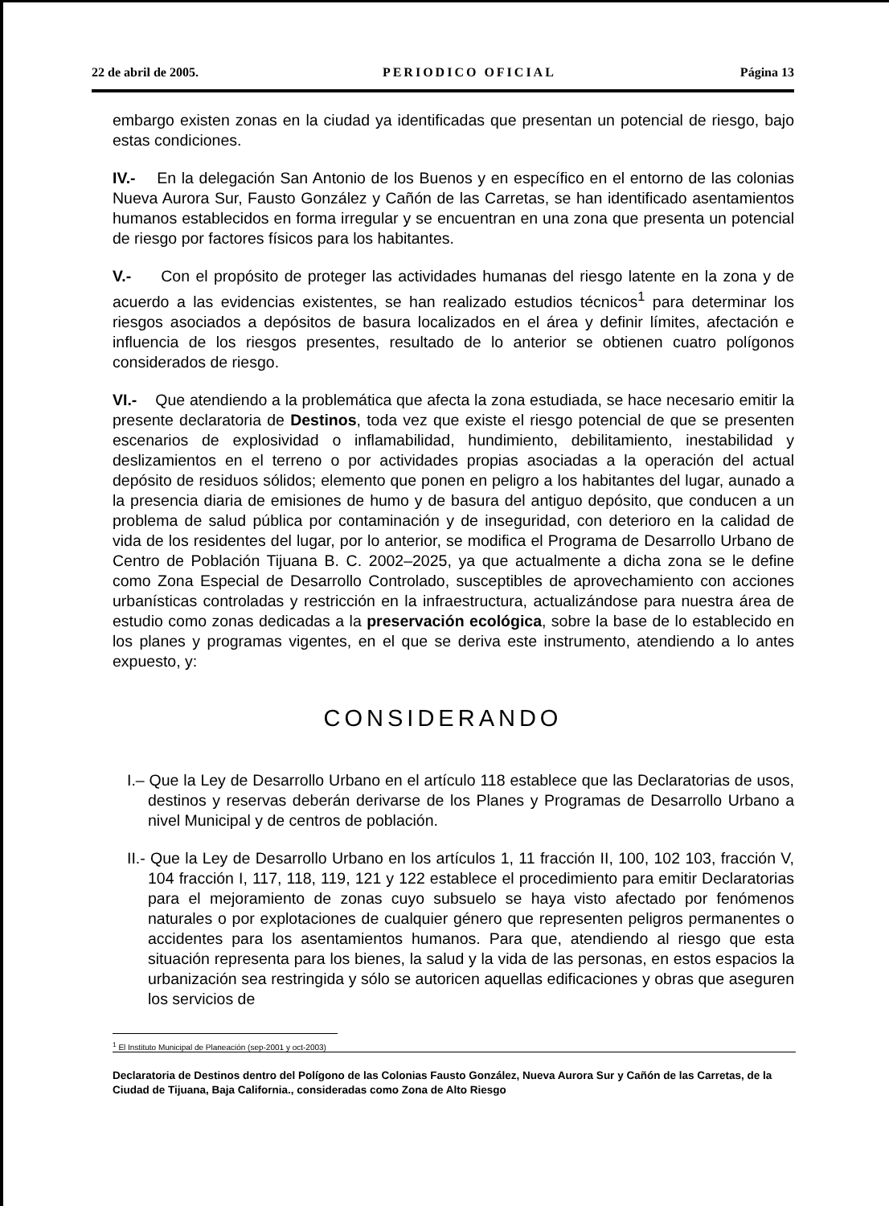22 de abril de 2005. PERIODICO OFICIAL Página 13
embargo existen zonas en la ciudad ya identificadas que presentan un potencial de riesgo, bajo estas condiciones.
IV.- En la delegación San Antonio de los Buenos y en específico en el entorno de las colonias Nueva Aurora Sur, Fausto González y Cañón de las Carretas, se han identificado asentamientos humanos establecidos en forma irregular y se encuentran en una zona que presenta un potencial de riesgo por factores físicos para los habitantes.
V.- Con el propósito de proteger las actividades humanas del riesgo latente en la zona y de acuerdo a las evidencias existentes, se han realizado estudios técnicos<sup>1</sup> para determinar los riesgos asociados a depósitos de basura localizados en el área y definir límites, afectación e influencia de los riesgos presentes, resultado de lo anterior se obtienen cuatro polígonos considerados de riesgo.
VI.- Que atendiendo a la problemática que afecta la zona estudiada, se hace necesario emitir la presente declaratoria de Destinos, toda vez que existe el riesgo potencial de que se presenten escenarios de explosividad o inflamabilidad, hundimiento, debilitamiento, inestabilidad y deslizamientos en el terreno o por actividades propias asociadas a la operación del actual depósito de residuos sólidos; elemento que ponen en peligro a los habitantes del lugar, aunado a la presencia diaria de emisiones de humo y de basura del antiguo depósito, que conducen a un problema de salud pública por contaminación y de inseguridad, con deterioro en la calidad de vida de los residentes del lugar, por lo anterior, se modifica el Programa de Desarrollo Urbano de Centro de Población Tijuana B. C. 2002–2025, ya que actualmente a dicha zona se le define como Zona Especial de Desarrollo Controlado, susceptibles de aprovechamiento con acciones urbanísticas controladas y restricción en la infraestructura, actualizándose para nuestra área de estudio como zonas dedicadas a la preservación ecológica, sobre la base de lo establecido en los planes y programas vigentes, en el que se deriva este instrumento, atendiendo a lo antes expuesto, y:
CONSIDERANDO
I.– Que la Ley de Desarrollo Urbano en el artículo 118 establece que las Declaratorias de usos, destinos y reservas deberán derivarse de los Planes y Programas de Desarrollo Urbano a nivel Municipal y de centros de población.
II.- Que la Ley de Desarrollo Urbano en los artículos 1, 11 fracción II, 100, 102 103, fracción V, 104 fracción I, 117, 118, 119, 121 y 122 establece el procedimiento para emitir Declaratorias para el mejoramiento de zonas cuyo subsuelo se haya visto afectado por fenómenos naturales o por explotaciones de cualquier género que representen peligros permanentes o accidentes para los asentamientos humanos. Para que, atendiendo al riesgo que esta situación representa para los bienes, la salud y la vida de las personas, en estos espacios la urbanización sea restringida y sólo se autoricen aquellas edificaciones y obras que aseguren los servicios de
<sup>1</sup> El Instituto Municipal de Planeación (sep-2001 y oct-2003)
Declaratoria de Destinos dentro del Polígono de las Colonias Fausto González, Nueva Aurora Sur y Cañón de las Carretas, de la Ciudad de Tijuana, Baja California., consideradas como Zona de Alto Riesgo